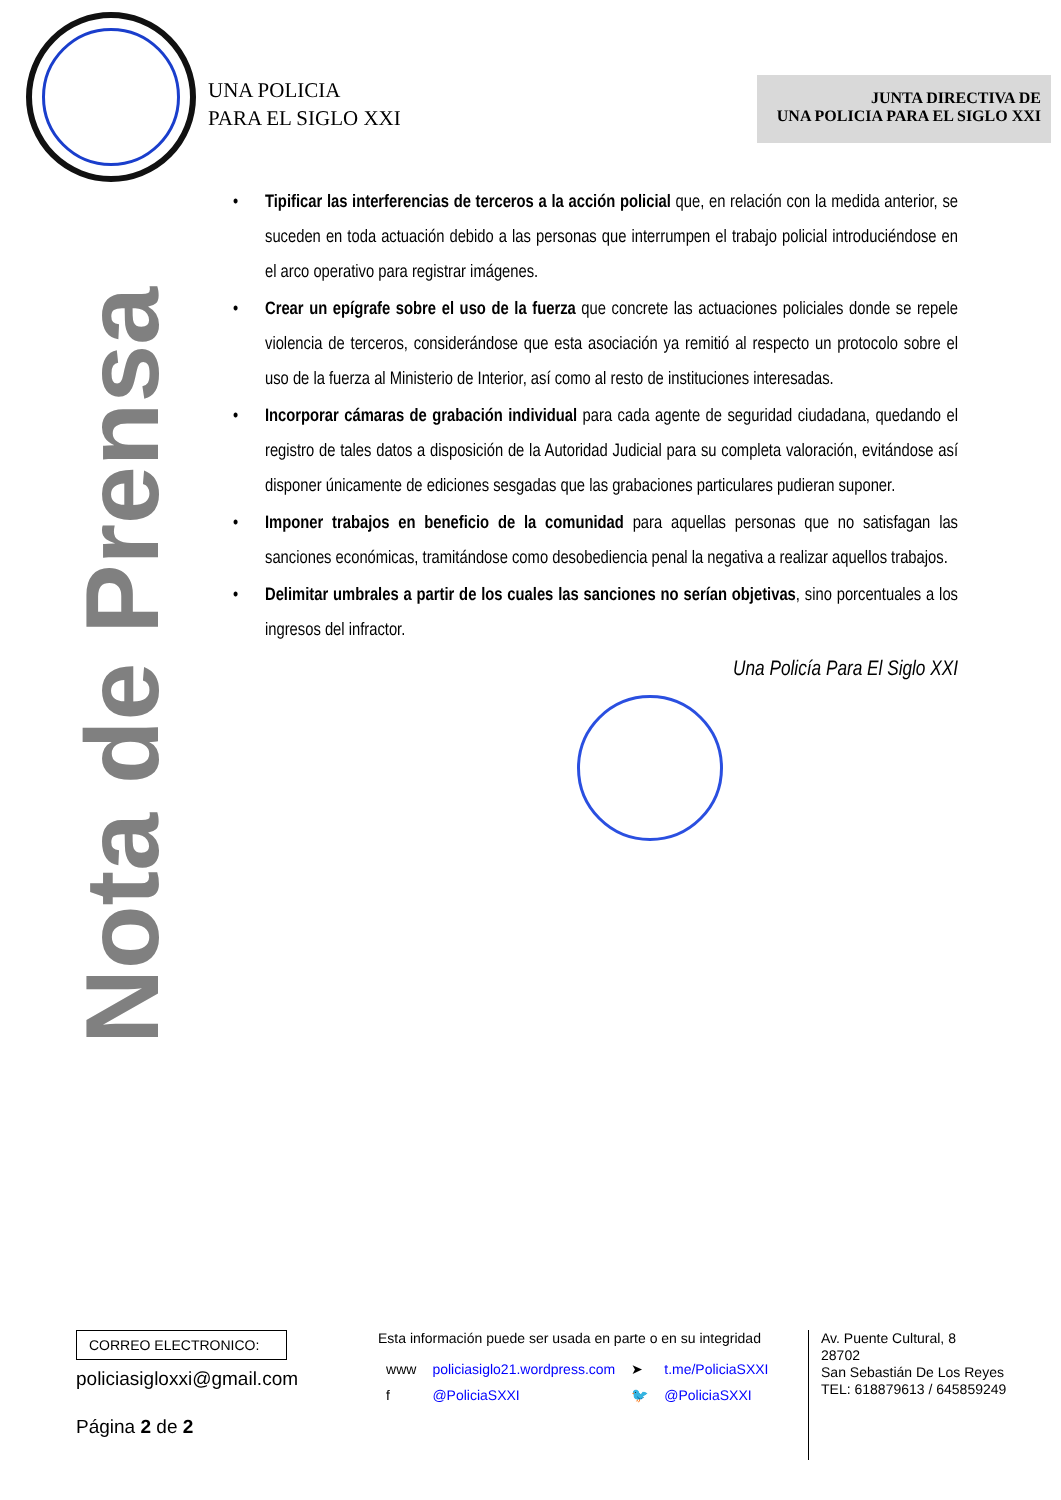UNA POLICIA
PARA EL SIGLO XXI
JUNTA DIRECTIVA DE
UNA POLICIA PARA EL SIGLO XXI
Nota de Prensa
Tipificar las interferencias de terceros a la acción policial que, en relación con la medida anterior, se suceden en toda actuación debido a las personas que interrumpen el trabajo policial introduciéndose en el arco operativo para registrar imágenes.
Crear un epígrafe sobre el uso de la fuerza que concrete las actuaciones policiales donde se repele violencia de terceros, considerándose que esta asociación ya remitió al respecto un protocolo sobre el uso de la fuerza al Ministerio de Interior, así como al resto de instituciones interesadas.
Incorporar cámaras de grabación individual para cada agente de seguridad ciudadana, quedando el registro de tales datos a disposición de la Autoridad Judicial para su completa valoración, evitándose así disponer únicamente de ediciones sesgadas que las grabaciones particulares pudieran suponer.
Imponer trabajos en beneficio de la comunidad para aquellas personas que no satisfagan las sanciones económicas, tramitándose como desobediencia penal la negativa a realizar aquellos trabajos.
Delimitar umbrales a partir de los cuales las sanciones no serían objetivas, sino porcentuales a los ingresos del infractor.
Una Policía Para El Siglo XXI
CORREO ELECTRONICO:
policiasigloxxi@gmail.com
Página 2 de 2
Esta información puede ser usada en parte o en su integridad
| www | policiasiglo21.wordpress.com | ➤ | t.me/PoliciaSXXI |
| f | @PoliciaSXXI | 🐦 | @PoliciaSXXI |
Av. Puente Cultural, 8
28702
San Sebastián De Los Reyes
TEL: 618879613 / 645859249